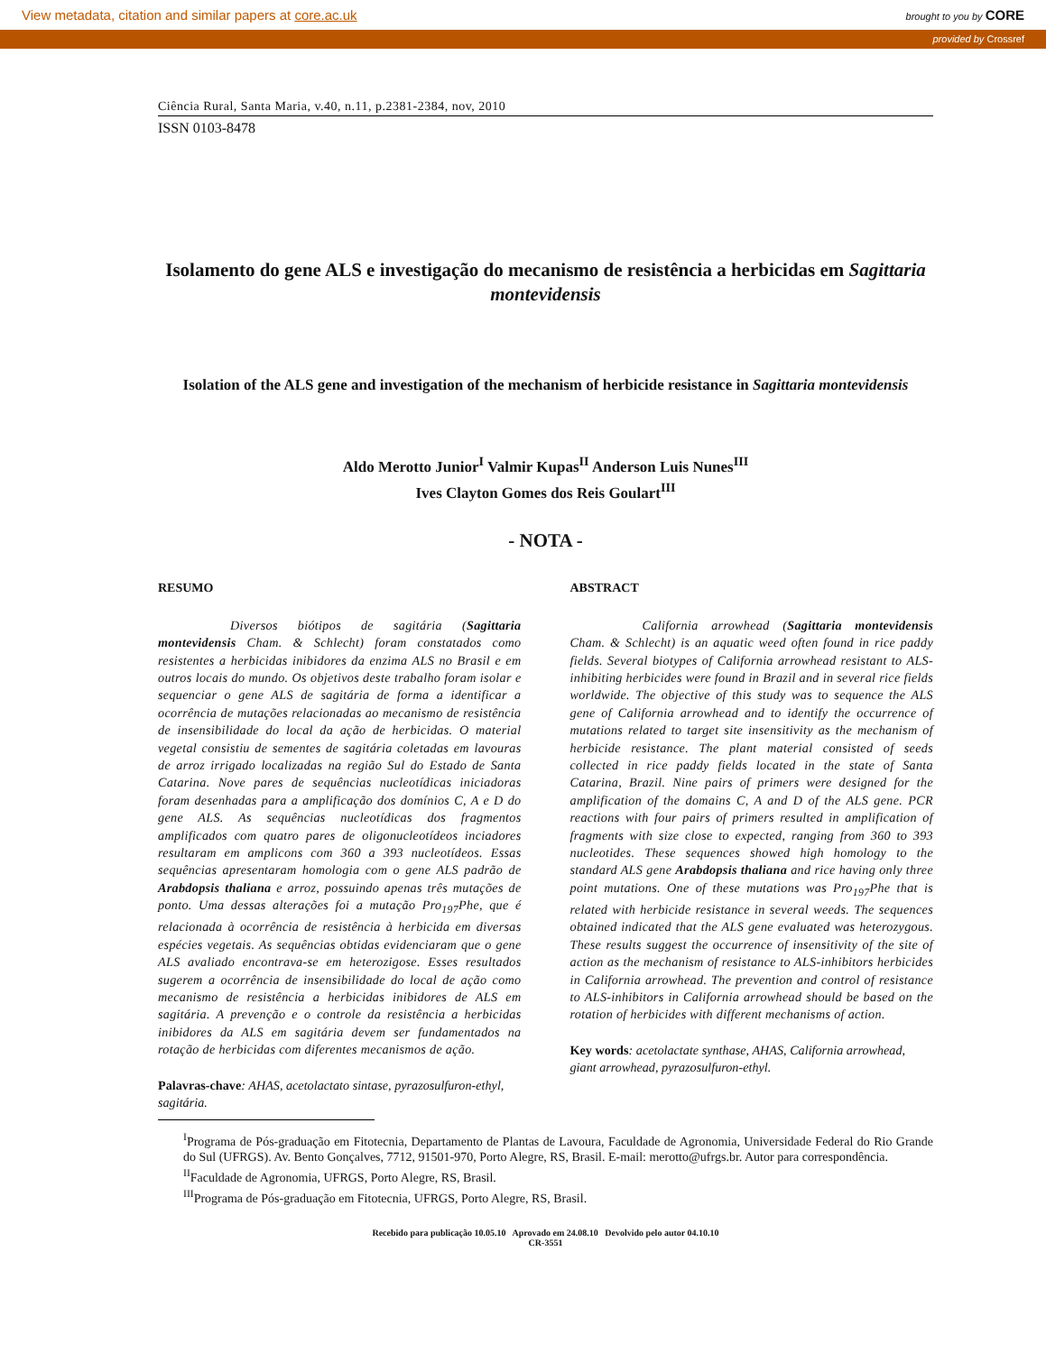View metadata, citation and similar papers at core.ac.uk brought to you by CORE
provided by Crossref
Ciência Rural, Santa Maria, v.40, n.11, p.2381-2384, nov, 2010
ISSN 0103-8478
Isolamento do gene ALS e investigação do mecanismo de resistência a herbicidas em Sagittaria montevidensis
Isolation of the ALS gene and investigation of the mechanism of herbicide resistance in Sagittaria montevidensis
Aldo Merotto Junior<sup>I</sup> Valmir Kupas<sup>II</sup> Anderson Luis Nunes<sup>III</sup>
Ives Clayton Gomes dos Reis Goulart<sup>III</sup>
- NOTA -
RESUMO
Diversos biótipos de sagitária (Sagittaria montevidensis Cham. & Schlecht) foram constatados como resistentes a herbicidas inibidores da enzima ALS no Brasil e em outros locais do mundo. Os objetivos deste trabalho foram isolar e sequenciar o gene ALS de sagitária de forma a identificar a ocorrência de mutações relacionadas ao mecanismo de resistência de insensibilidade do local da ação de herbicidas. O material vegetal consistiu de sementes de sagitária coletadas em lavouras de arroz irrigado localizadas na região Sul do Estado de Santa Catarina. Nove pares de sequências nucleotídicas iniciadoras foram desenhadas para a amplificação dos domínios C, A e D do gene ALS. As sequências nucleotídicas dos fragmentos amplificados com quatro pares de oligonucleotídeos inciadores resultaram em amplicons com 360 a 393 nucleotídeos. Essas sequências apresentaram homologia com o gene ALS padrão de Arabdopsis thaliana e arroz, possuindo apenas três mutações de ponto. Uma dessas alterações foi a mutação Pro<sub>197</sub>Phe, que é relacionada à ocorrência de resistência à herbicida em diversas espécies vegetais. As sequências obtidas evidenciaram que o gene ALS avaliado encontrava-se em heterozigose. Esses resultados sugerem a ocorrência de insensibilidade do local de ação como mecanismo de resistência a herbicidas inibidores de ALS em sagitária. A prevenção e o controle da resistência a herbicidas inibidores da ALS em sagitária devem ser fundamentados na rotação de herbicidas com diferentes mecanismos de ação.
Palavras-chave: AHAS, acetolactato sintase, pyrazosulfuron-ethyl, sagitária.
ABSTRACT
California arrowhead (Sagittaria montevidensis Cham. & Schlecht) is an aquatic weed often found in rice paddy fields. Several biotypes of California arrowhead resistant to ALS-inhibiting herbicides were found in Brazil and in several rice fields worldwide. The objective of this study was to sequence the ALS gene of California arrowhead and to identify the occurrence of mutations related to target site insensitivity as the mechanism of herbicide resistance. The plant material consisted of seeds collected in rice paddy fields located in the state of Santa Catarina, Brazil. Nine pairs of primers were designed for the amplification of the domains C, A and D of the ALS gene. PCR reactions with four pairs of primers resulted in amplification of fragments with size close to expected, ranging from 360 to 393 nucleotides. These sequences showed high homology to the standard ALS gene Arabdopsis thaliana and rice having only three point mutations. One of these mutations was Pro<sub>197</sub>Phe that is related with herbicide resistance in several weeds. The sequences obtained indicated that the ALS gene evaluated was heterozygous. These results suggest the occurrence of insensitivity of the site of action as the mechanism of resistance to ALS-inhibitors herbicides in California arrowhead. The prevention and control of resistance to ALS-inhibitors in California arrowhead should be based on the rotation of herbicides with different mechanisms of action.
Key words: acetolactate synthase, AHAS, California arrowhead, giant arrowhead, pyrazosulfuron-ethyl.
<sup>I</sup>Programa de Pós-graduação em Fitotecnia, Departamento de Plantas de Lavoura, Faculdade de Agronomia, Universidade Federal do Rio Grande do Sul (UFRGS). Av. Bento Gonçalves, 7712, 91501-970, Porto Alegre, RS, Brasil. E-mail: merotto@ufrgs.br. Autor para correspondência.
<sup>II</sup>Faculdade de Agronomia, UFRGS, Porto Alegre, RS, Brasil.
<sup>III</sup>Programa de Pós-graduação em Fitotecnia, UFRGS, Porto Alegre, RS, Brasil.
Recebido para publicação 10.05.10 Aprovado em 24.08.10 Devolvido pelo autor 04.10.10
CR-3551